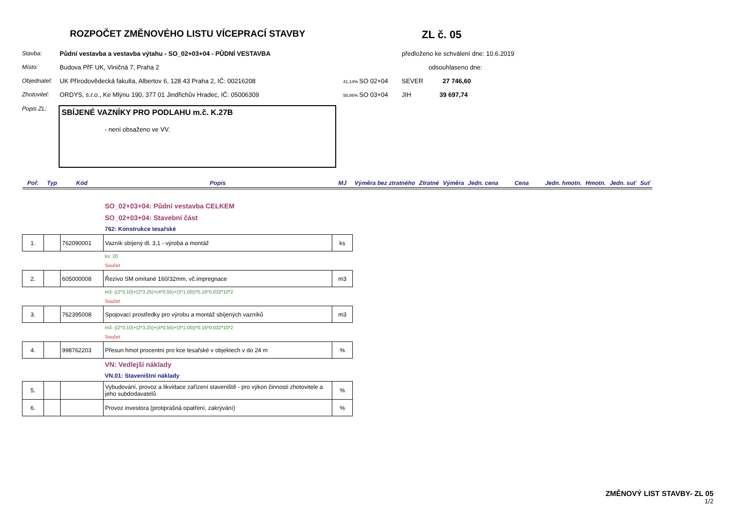ROZPOČET ZMĚNOVÉHO LISTU VÍCEPRACÍ STAVBY
ZL č. 05
Stavba: Půdní vestavba a vestavba výtahu - SO_02+03+04 - PŮDNÍ VESTAVBA předloženo ke schválení dne: 10.6.2019 Místo: Budova PřF UK, Viničná 7, Praha 2 odsouhlaseno dne: Objednatel: UK Přírodovědecká fakulta, Albertov 6, 128 43 Praha 2, IČ: 00216208 41,14% SO 02+04 SEVER 27 746,60 Zhotovitel: ORDYS, s.r.o., Ke Mlýnu 190, 377 01 Jindřichův Hradec, IČ: 05006309 58,86% SO 03+04 JIH 39 697,74
Popis ZL:
SBÍJENÉ VAZNÍKY PRO PODLAHU m.č. K.27B
- není obsaženo ve VV.
| Poř. | Typ | Kód | Popis | MJ | Výměra bez ztratného | Ztratné | Výměra | Jedn. cena | Cena | Jedn. hmotn. | Hmotn. | Jedn. suť | Suť |
| --- | --- | --- | --- | --- | --- | --- | --- | --- | --- | --- | --- | --- | --- |
| | | | SO_02+03+04: Půdní vestavba CELKEM | | | | | | | | | | |
| | | | SO_02+03+04: Stavební část | | | | | | | | | | |
| | | | 762: Konstrukce tesařské | | | | | | | | | | |
| 1. | | 762090001 | Vazník sbíjený dl. 3,1 - výroba a montáž | ks | | | | | | | | | |
| | | | ks: 20 | | | | | | | | | | |
| | | | Součet | | | | | | | | | | |
| 2. | | 605000008 | Řezivo SM omítané 160/32mm, vč.impregnace | m3 | | | | | | | | | |
| | | | m3: ((2*3,10)+(2*3,25)+(4*0,55)+(3*1,00))*0,16*0,032*10*2 | | | | | | | | | | |
| | | | Součet | | | | | | | | | | |
| 3. | | 762395008 | Spojovací prostředky pro výrobu a montáž sbíjených vazníků | m3 | | | | | | | | | |
| | | | m3: ((2*3,10)+(2*3,25)+(4*0,55)+(3*1,00))*0,16*0,032*10*2 | | | | | | | | | | |
| | | | Součet | | | | | | | | | | |
| 4. | | 998762203 | Přesun hmot procentní pro kce tesařské v objektech v do 24 m | % | | | | | | | | | |
| | | | VN: Vedlejší náklady | | | | | | | | | | |
| | | | VN.01: Staveništní náklady | | | | | | | | | | |
| 5. | | | Vybudování, provoz a likvidace zařízení staveniště - pro výkon činnosti zhotovitele a jeho subdodavatelů | % | | | | | | | | | |
| 6. | | | Provoz investora (protiprašná opatření, zakrývání) | % | | | | | | | | | |
ZMĚNOVÝ LIST STAVBY- ZL 05
1/2